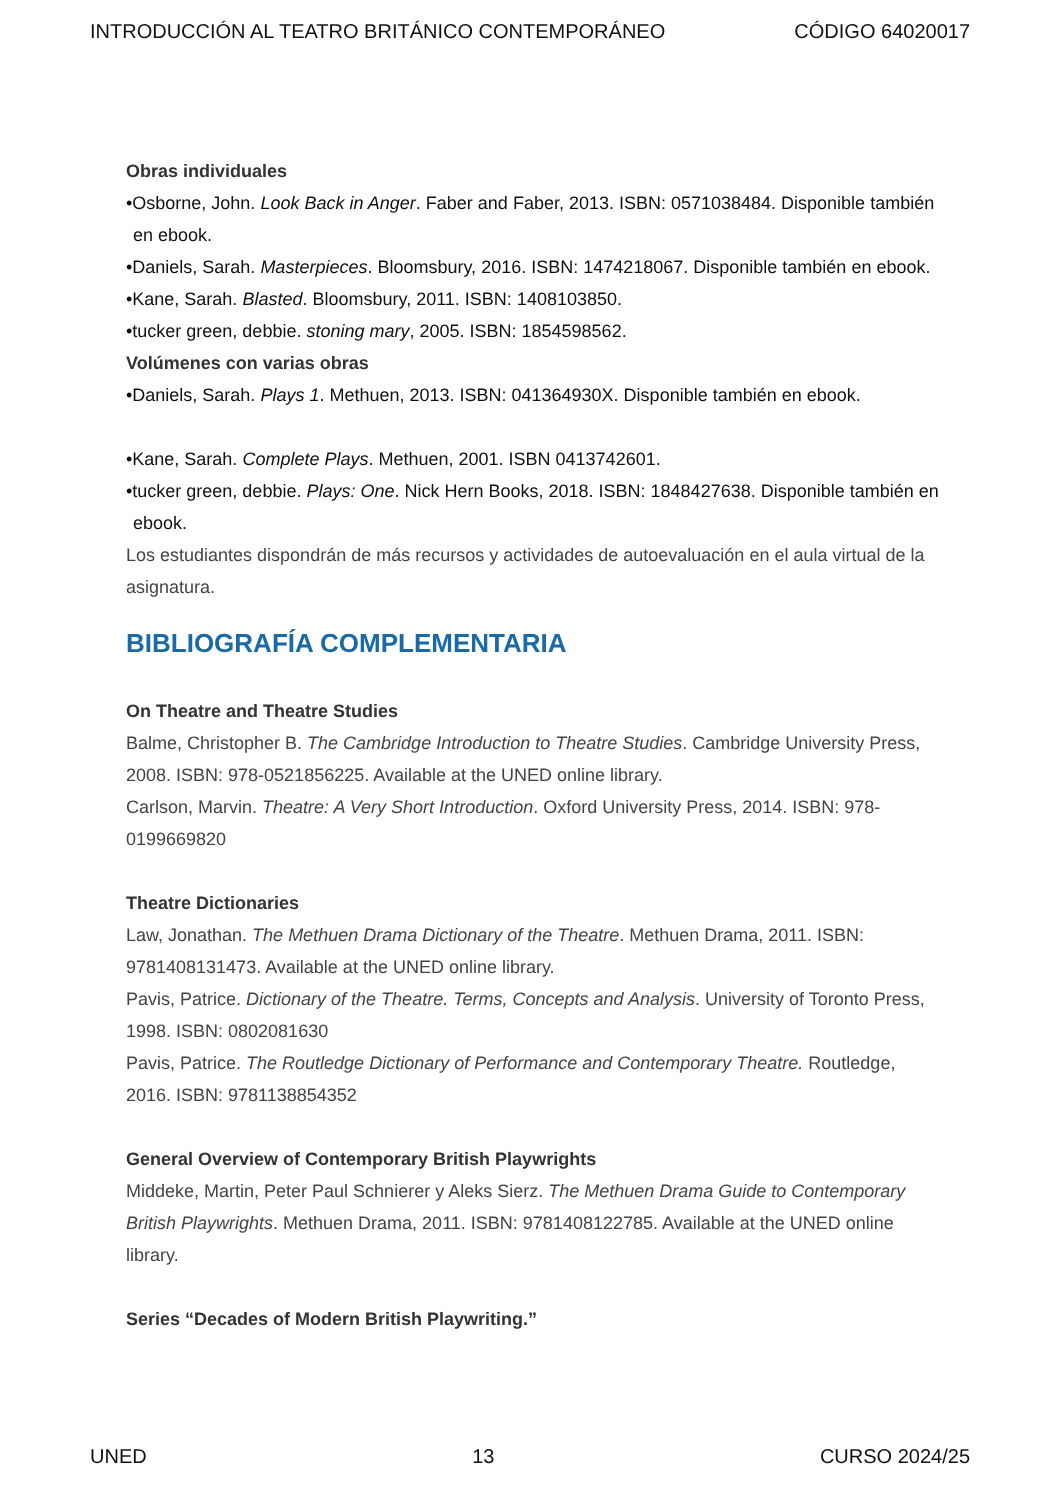INTRODUCCIÓN AL TEATRO BRITÁNICO CONTEMPORÁNEO CÓDIGO 64020017
Obras individuales
•Osborne, John. Look Back in Anger. Faber and Faber, 2013. ISBN: 0571038484. Disponible también en ebook.
•Daniels, Sarah. Masterpieces. Bloomsbury, 2016. ISBN: 1474218067. Disponible también en ebook.
•Kane, Sarah. Blasted. Bloomsbury, 2011. ISBN: 1408103850.
•tucker green, debbie. stoning mary, 2005. ISBN: 1854598562.
Volúmenes con varias obras
•Daniels, Sarah. Plays 1. Methuen, 2013. ISBN: 041364930X. Disponible también en ebook.
•Kane, Sarah. Complete Plays. Methuen, 2001. ISBN 0413742601.
•tucker green, debbie. Plays: One. Nick Hern Books, 2018. ISBN: 1848427638. Disponible también en ebook.
Los estudiantes dispondrán de más recursos y actividades de autoevaluación en el aula virtual de la asignatura.
BIBLIOGRAFÍA COMPLEMENTARIA
On Theatre and Theatre Studies
Balme, Christopher B. The Cambridge Introduction to Theatre Studies. Cambridge University Press, 2008. ISBN: 978-0521856225. Available at the UNED online library.
Carlson, Marvin. Theatre: A Very Short Introduction. Oxford University Press, 2014. ISBN: 978-0199669820
Theatre Dictionaries
Law, Jonathan. The Methuen Drama Dictionary of the Theatre. Methuen Drama, 2011. ISBN: 9781408131473. Available at the UNED online library.
Pavis, Patrice. Dictionary of the Theatre. Terms, Concepts and Analysis. University of Toronto Press, 1998. ISBN: 0802081630
Pavis, Patrice. The Routledge Dictionary of Performance and Contemporary Theatre. Routledge, 2016. ISBN: 9781138854352
General Overview of Contemporary British Playwrights
Middeke, Martin, Peter Paul Schnierer y Aleks Sierz. The Methuen Drama Guide to Contemporary British Playwrights. Methuen Drama, 2011. ISBN: 9781408122785. Available at the UNED online library.
Series “Decades of Modern British Playwriting.”
UNED 13 CURSO 2024/25